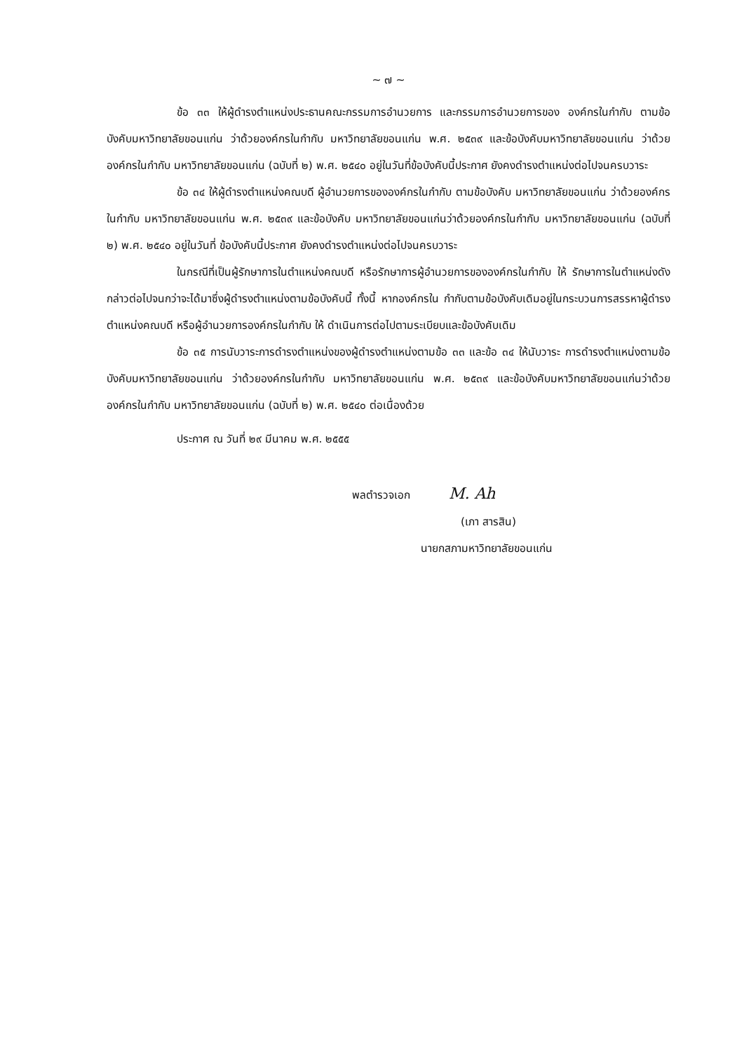~ ๗ ~
ข้อ ๓๓ ให้ผู้ดำรงตำแหน่งประธานคณะกรรมการอำนวยการ และกรรมการอำนวยการของ องค์กรในกำกับ ตามข้อบังคับมหาวิทยาลัยขอนแก่น ว่าด้วยองค์กรในกำกับ มหาวิทยาลัยขอนแก่น พ.ศ. ๒๕๓๙ และข้อบังคับมหาวิทยาลัยขอนแก่น ว่าด้วยองค์กรในกำกับ มหาวิทยาลัยขอนแก่น (ฉบับที่ ๒) พ.ศ. ๒๕๔๐ อยู่ในวันที่ข้อบังคับนี้ประกาศ ยังคงดำรงตำแหน่งต่อไปจนครบวาระ
ข้อ ๓๔ ให้ผู้ดำรงตำแหน่งคณบดี ผู้อำนวยการขององค์กรในกำกับ ตามข้อบังคับ มหาวิทยาลัยขอนแก่น ว่าด้วยองค์กรในกำกับ มหาวิทยาลัยขอนแก่น พ.ศ. ๒๕๓๙ และข้อบังคับ มหาวิทยาลัยขอนแก่นว่าด้วยองค์กรในกำกับ มหาวิทยาลัยขอนแก่น (ฉบับที่ ๒) พ.ศ. ๒๕๔๐ อยู่ในวันที่ ข้อบังคับนี้ประกาศ ยังคงดำรงตำแหน่งต่อไปจนครบวาระ
ในกรณีที่เป็นผู้รักษาการในตำแหน่งคณบดี หรือรักษาการผู้อำนวยการขององค์กรในกำกับ ให้ รักษาการในตำแหน่งดังกล่าวต่อไปจนกว่าจะได้มาซึ่งผู้ดำรงตำแหน่งตามข้อบังคับนี้ ทั้งนี้ หากองค์กรใน กำกับตามข้อบังคับเดิมอยู่ในกระบวนการสรรหาผู้ดำรงตำแหน่งคณบดี หรือผู้อำนวยการองค์กรในกำกับ ให้ ดำเนินการต่อไปตามระเบียบและข้อบังคับเดิม
ข้อ ๓๕ การนับวาระการดำรงตำแหน่งของผู้ดำรงตำแหน่งตามข้อ ๓๓ และข้อ ๓๔ ให้นับวาระ การดำรงตำแหน่งตามข้อบังคับมหาวิทยาลัยขอนแก่น ว่าด้วยองค์กรในกำกับ มหาวิทยาลัยขอนแก่น พ.ศ. ๒๕๓๙ และข้อบังคับมหาวิทยาลัยขอนแก่นว่าด้วยองค์กรในกำกับ มหาวิทยาลัยขอนแก่น (ฉบับที่ ๒) พ.ศ. ๒๕๔๐ ต่อเนื่องด้วย
ประกาศ ณ วันที่ ๒๙ มีนาคม พ.ศ. ๒๕๕๕
พลตำรวจเอก M. Ah
(เภา สารสิน)
นายกสภามหาวิทยาลัยขอนแก่น